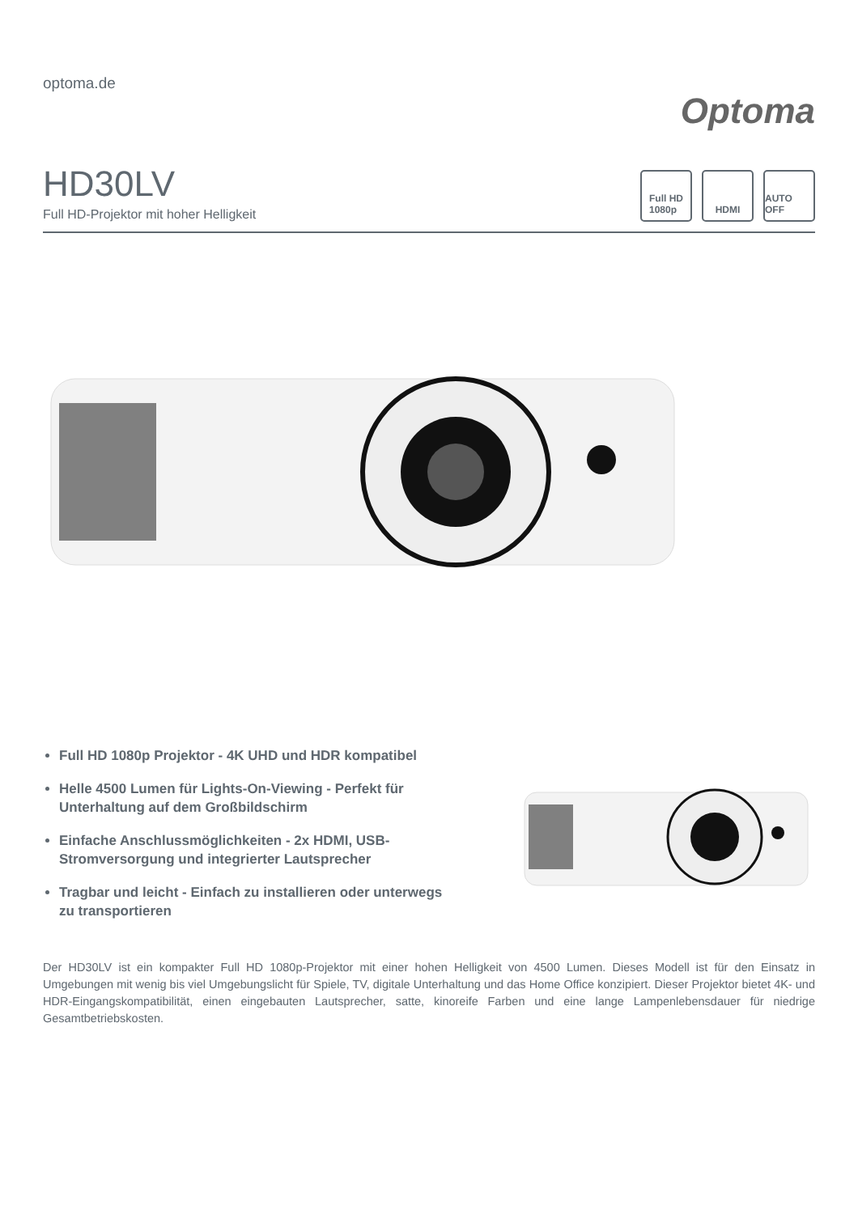optoma.de
Optoma
HD30LV
Full HD-Projektor mit hoher Helligkeit
Full HD
1080p
HDMI AUTO OFF
Full HD 1080p Projektor - 4K UHD und HDR kompatibel
Helle 4500 Lumen für Lights-On-Viewing - Perfekt für Unterhaltung auf dem Großbildschirm
Einfache Anschlussmöglichkeiten - 2x HDMI, USB-Stromversorgung und integrierter Lautsprecher
Tragbar und leicht - Einfach zu installieren oder unterwegs zu transportieren
Der HD30LV ist ein kompakter Full HD 1080p-Projektor mit einer hohen Helligkeit von 4500 Lumen. Dieses Modell ist für den Einsatz in Umgebungen mit wenig bis viel Umgebungslicht für Spiele, TV, digitale Unterhaltung und das Home Office konzipiert. Dieser Projektor bietet 4K- und HDR-Eingangskompatibilität, einen eingebauten Lautsprecher, satte, kinoreife Farben und eine lange Lampenlebensdauer für niedrige Gesamtbetriebskosten.